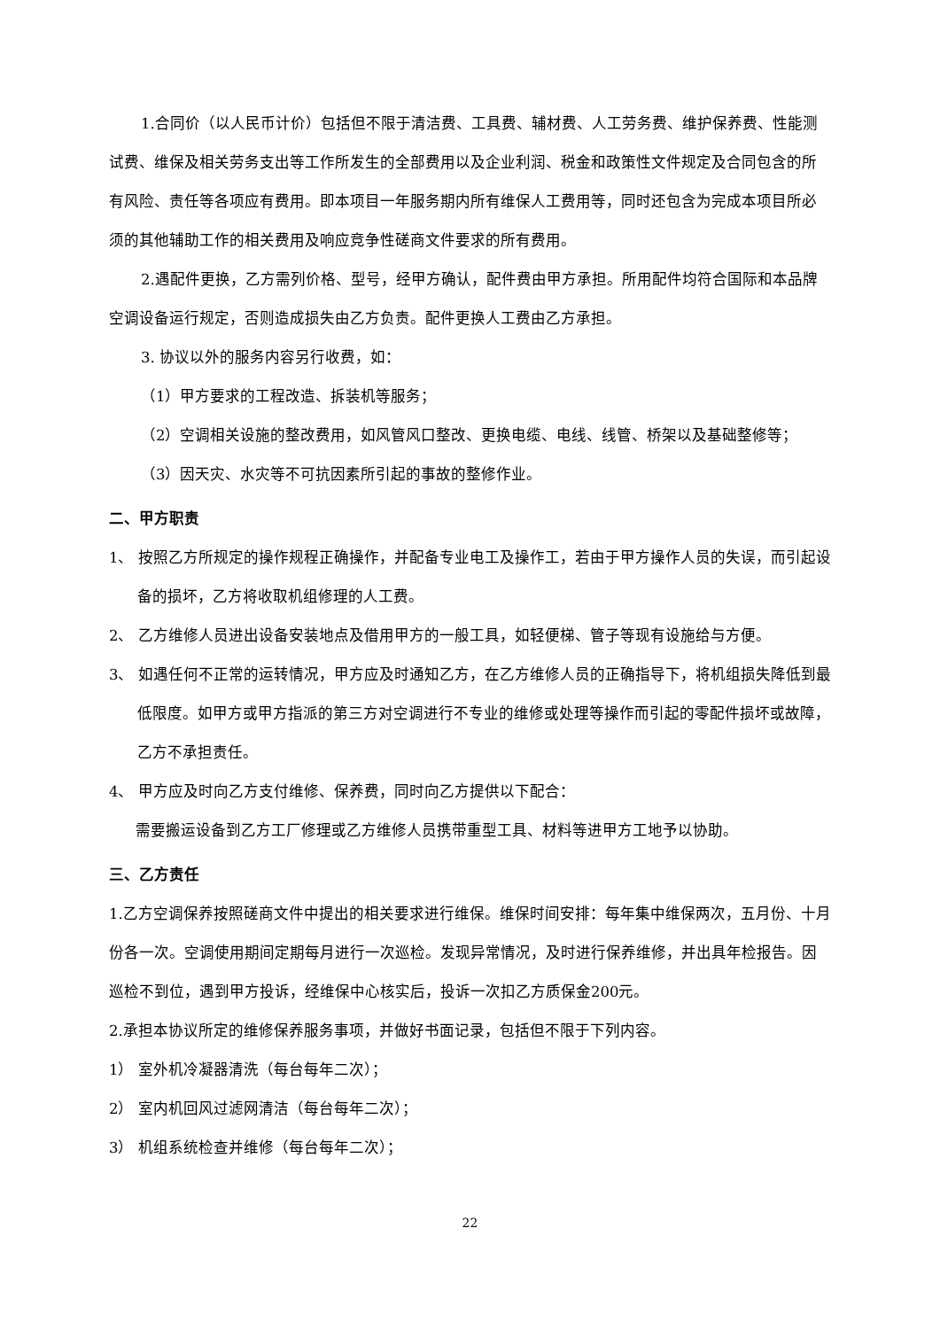1.合同价（以人民币计价）包括但不限于清洁费、工具费、辅材费、人工劳务费、维护保养费、性能测试费、维保及相关劳务支出等工作所发生的全部费用以及企业利润、税金和政策性文件规定及合同包含的所有风险、责任等各项应有费用。即本项目一年服务期内所有维保人工费用等，同时还包含为完成本项目所必须的其他辅助工作的相关费用及响应竞争性磋商文件要求的所有费用。
2.遇配件更换，乙方需列价格、型号，经甲方确认，配件费由甲方承担。所用配件均符合国际和本品牌空调设备运行规定，否则造成损失由乙方负责。配件更换人工费由乙方承担。
3. 协议以外的服务内容另行收费，如：
（1）甲方要求的工程改造、拆装机等服务；
（2）空调相关设施的整改费用，如风管风口整改、更换电缆、电线、线管、桥架以及基础整修等；
（3）因天灾、水灾等不可抗因素所引起的事故的整修作业。
二、甲方职责
1、 按照乙方所规定的操作规程正确操作，并配备专业电工及操作工，若由于甲方操作人员的失误，而引起设备的损坏，乙方将收取机组修理的人工费。
2、 乙方维修人员进出设备安装地点及借用甲方的一般工具，如轻便梯、管子等现有设施给与方便。
3、 如遇任何不正常的运转情况，甲方应及时通知乙方，在乙方维修人员的正确指导下，将机组损失降低到最低限度。如甲方或甲方指派的第三方对空调进行不专业的维修或处理等操作而引起的零配件损坏或故障，乙方不承担责任。
4、 甲方应及时向乙方支付维修、保养费，同时向乙方提供以下配合：
需要搬运设备到乙方工厂修理或乙方维修人员携带重型工具、材料等进甲方工地予以协助。
三、乙方责任
1.乙方空调保养按照磋商文件中提出的相关要求进行维保。维保时间安排：每年集中维保两次，五月份、十月份各一次。空调使用期间定期每月进行一次巡检。发现异常情况，及时进行保养维修，并出具年检报告。因巡检不到位，遇到甲方投诉，经维保中心核实后，投诉一次扣乙方质保金200元。
2.承担本协议所定的维修保养服务事项，并做好书面记录，包括但不限于下列内容。
1） 室外机冷凝器清洗（每台每年二次）；
2） 室内机回风过滤网清洁（每台每年二次）；
3） 机组系统检查并维修（每台每年二次）；
22